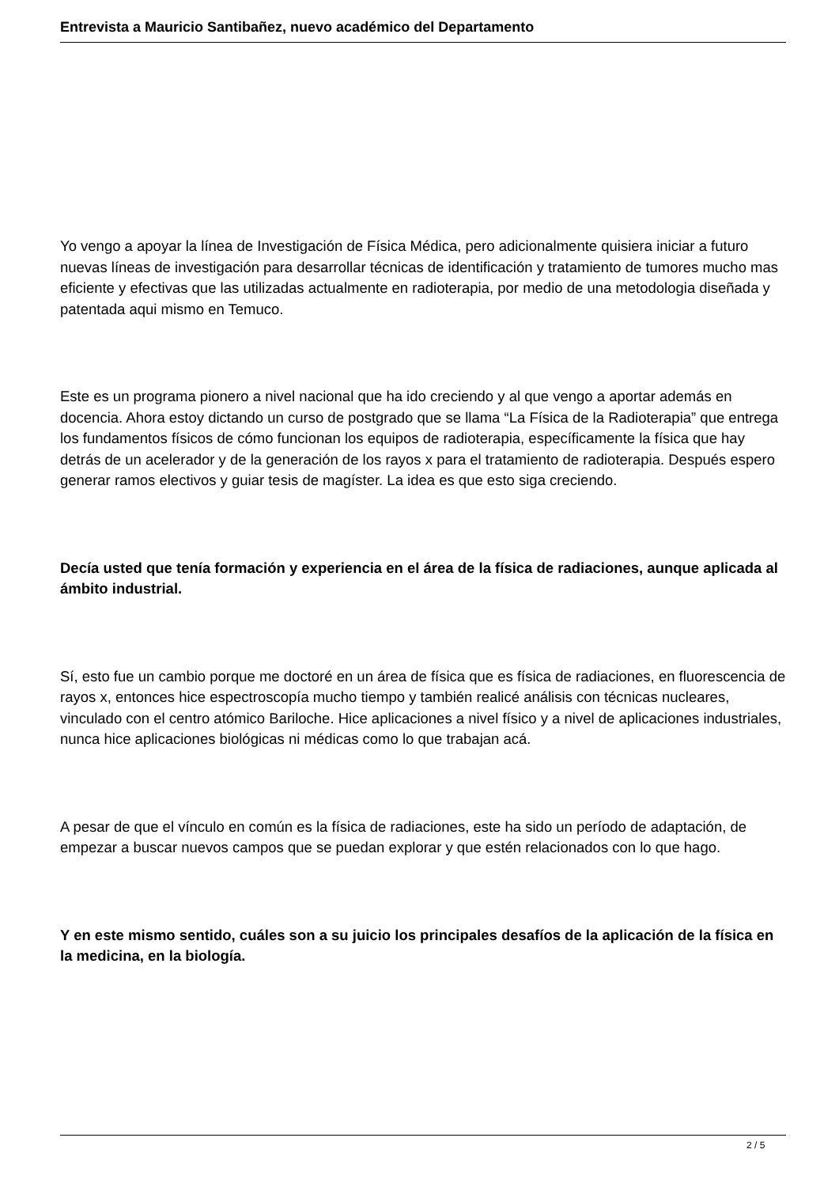Entrevista a Mauricio Santibañez, nuevo académico del Departamento
Yo vengo a apoyar la línea de Investigación de Física Médica, pero adicionalmente quisiera iniciar a futuro nuevas líneas de investigación para desarrollar técnicas de identificación y tratamiento de tumores mucho mas eficiente y efectivas que las utilizadas actualmente en radioterapia, por medio de una metodologia diseñada y patentada aqui mismo en Temuco.
Este es un programa pionero a nivel nacional que ha ido creciendo y al que vengo a aportar además en docencia. Ahora estoy dictando un curso de postgrado que se llama “La Física de la Radioterapia” que entrega los fundamentos físicos de cómo funcionan los equipos de radioterapia, específicamente la física que hay detrás de un acelerador y de la generación de los rayos x para el tratamiento de radioterapia. Después espero generar ramos electivos y guiar tesis de magíster. La idea es que esto siga creciendo.
Decía usted que tenía formación y experiencia en el área de la física de radiaciones, aunque aplicada al ámbito industrial.
Sí, esto fue un cambio porque me doctoré en un área de física que es física de radiaciones, en fluorescencia de rayos x, entonces hice espectroscopía mucho tiempo y también realicé análisis con técnicas nucleares, vinculado con el centro atómico Bariloche. Hice aplicaciones a nivel físico y a nivel de aplicaciones industriales, nunca hice aplicaciones biológicas ni médicas como lo que trabajan acá.
A pesar de que el vínculo en común es la física de radiaciones, este ha sido un período de adaptación, de empezar a buscar nuevos campos que se puedan explorar y que estén relacionados con lo que hago.
Y en este mismo sentido, cuáles son a su juicio los principales desafíos de la aplicación de la física en la medicina, en la biología.
2 / 5